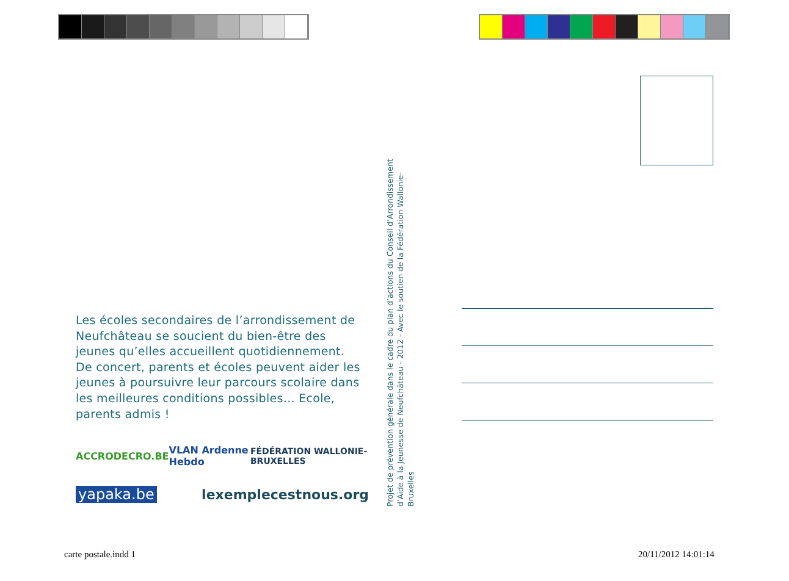Les écoles secondaires de l’arrondissement de Neufchâteau se soucient du bien-être des jeunes qu’elles accueillent quotidiennement.
De concert, parents et écoles peuvent aider les jeunes à poursuivre leur parcours scolaire dans les meilleures conditions possibles… Ecole, parents admis !
ACCRODECRO.BE VLAN Ardenne Hebdo FÉDÉRATION WALLONIE-BRUXELLES
yapaka.be lexemplecestnous.org
Projet de prévention générale dans le cadre du plan d’actions du Conseil d’Arrondissement
d’Aide à la Jeunesse de Neufchâteau - 2012 - Avec le soutien de la Fédération Wallonie-Bruxelles
carte postale.indd 1 20/11/2012 14:01:14